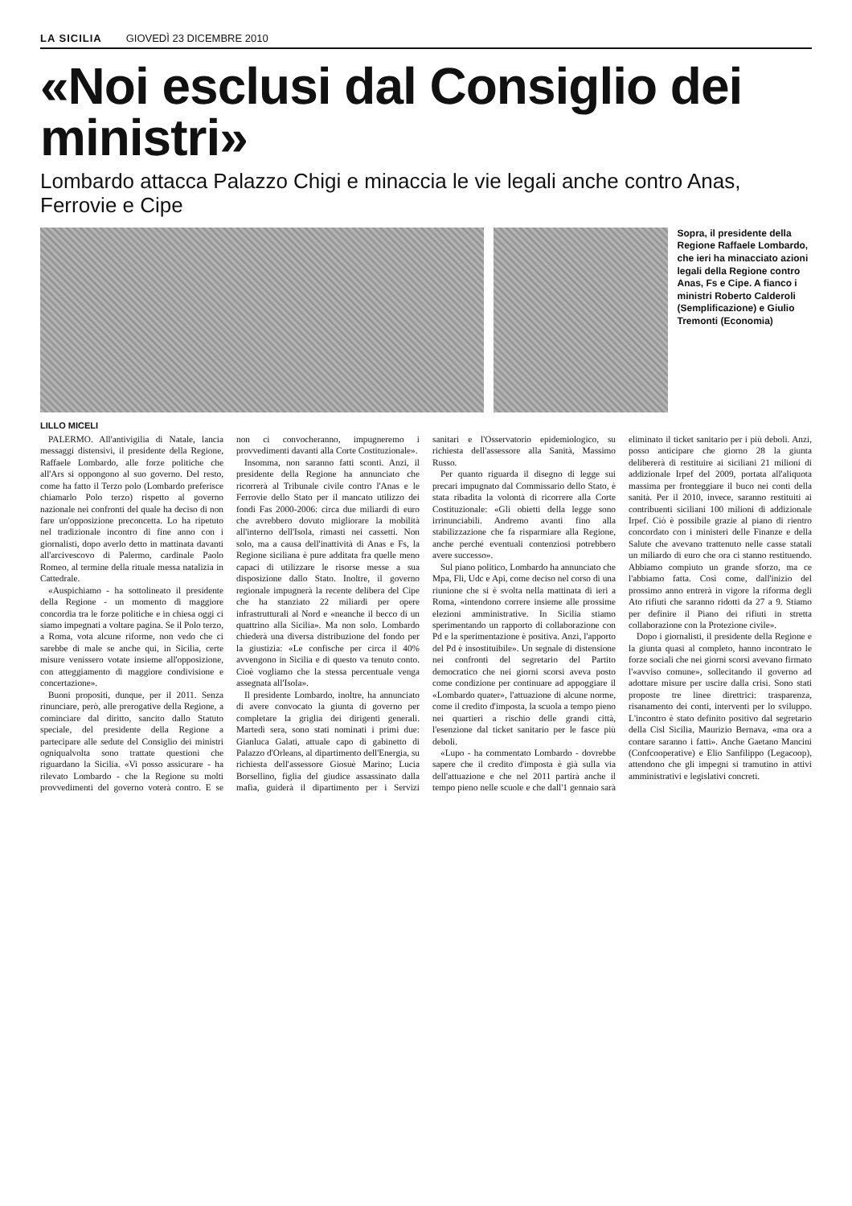LA SICILIA GIOVEDÌ 23 DICEMBRE 2010
«Noi esclusi dal Consiglio dei ministri»
Lombardo attacca Palazzo Chigi e minaccia le vie legali anche contro Anas, Ferrovie e Cipe
Sopra, il presidente della Regione Raffaele Lombardo, che ieri ha minacciato azioni legali della Regione contro Anas, Fs e Cipe. A fianco i ministri Roberto Calderoli (Semplificazione) e Giulio Tremonti (Economia)
LILLO MICELI
PALERMO. All'antivigilia di Natale, lancia messaggi distensivi, il presidente della Regione, Raffaele Lombardo, alle forze politiche che all'Ars si oppongono al suo governo. Del resto, come ha fatto il Terzo polo (Lombardo preferisce chiamarlo Polo terzo) rispetto al governo nazionale nei confronti del quale ha deciso di non fare un'opposizione preconcetta. Lo ha ripetuto nel tradizionale incontro di fine anno con i giornalisti, dopo averlo detto in mattinata davanti all'arcivescovo di Palermo, cardinale Paolo Romeo, al termine della rituale messa natalizia in Cattedrale.
«Auspichiamo - ha sottolineato il presidente della Regione - un momento di maggiore concordia tra le forze politiche e in chiesa oggi ci siamo impegnati a voltare pagina. Se il Polo terzo, a Roma, vota alcune riforme, non vedo che ci sarebbe di male se anche qui, in Sicilia, certe misure venissero votate insieme all'opposizione, con atteggiamento di maggiore condivisione e concertazione».
Buoni propositi, dunque, per il 2011. Senza rinunciare, però, alle prerogative della Regione, a cominciare dal diritto, sancito dallo Statuto speciale, del presidente della Regione a partecipare alle sedute del Consiglio dei ministri ogniqualvolta sono trattate questioni che riguardano la Sicilia. «Vi posso assicurare - ha rilevato Lombardo - che la Regione su molti provvedimenti del governo voterà contro. E se non ci convocheranno, impugneremo i provvedimenti davanti alla Corte Costituzionale».
Insomma, non saranno fatti sconti. Anzi, il presidente della Regione ha annunciato che ricorrerà al Tribunale civile contro l'Anas e le Ferrovie dello Stato per il mancato utilizzo dei fondi Fas 2000-2006: circa due miliardi di euro che avrebbero dovuto migliorare la mobilità all'interno dell'Isola, rimasti nei cassetti. Non solo, ma a causa dell'inattività di Anas e Fs, la Regione siciliana è pure additata fra quelle meno capaci di utilizzare le risorse messe a sua disposizione dallo Stato. Inoltre, il governo regionale impugnerà la recente delibera del Cipe che ha stanziato 22 miliardi per opere infrastrutturali al Nord e «neanche il becco di un quattrino alla Sicilia». Ma non solo. Lombardo chiederà una diversa distribuzione del fondo per la giustizia: «Le confische per circa il 40% avvengono in Sicilia e di questo va tenuto conto. Cioè vogliamo che la stessa percentuale venga assegnata all'Isola».
Il presidente Lombardo, inoltre, ha annunciato di avere convocato la giunta di governo per completare la griglia dei dirigenti generali. Martedì sera, sono stati nominati i primi due: Gianluca Galati, attuale capo di gabinetto di Palazzo d'Orleans, al dipartimento dell'Energia, su richiesta dell'assessore Giosuè Marino; Lucia Borsellino, figlia del giudice assassinato dalla mafia, guiderà il dipartimento per i Servizi sanitari e l'Osservatorio epidemiologico, su richiesta dell'assessore alla Sanità, Massimo Russo.
Per quanto riguarda il disegno di legge sui precari impugnato dal Commissario dello Stato, è stata ribadita la volontà di ricorrere alla Corte Costituzionale: «Gli obietti della legge sono irrinunciabili. Andremo avanti fino alla stabilizzazione che fa risparmiare alla Regione, anche perché eventuali contenziosi potrebbero avere successo».
Sul piano politico, Lombardo ha annunciato che Mpa, Fli, Udc e Api, come deciso nel corso di una riunione che si è svolta nella mattinata di ieri a Roma, «intendono correre insieme alle prossime elezioni amministrative. In Sicilia stiamo sperimentando un rapporto di collaborazione con Pd e la sperimentazione è positiva. Anzi, l'apporto del Pd è insostituibile». Un segnale di distensione nei confronti del segretario del Partito democratico che nei giorni scorsi aveva posto come condizione per continuare ad appoggiare il «Lombardo quater», l'attuazione di alcune norme, come il credito d'imposta, la scuola a tempo pieno nei quartieri a rischio delle grandi città, l'esenzione dal ticket sanitario per le fasce più deboli.
«Lupo - ha commentato Lombardo - dovrebbe sapere che il credito d'imposta è già sulla via dell'attuazione e che nel 2011 partirà anche il tempo pieno nelle scuole e che dall'1 gennaio sarà eliminato il ticket sanitario per i più deboli. Anzi, posso anticipare che giorno 28 la giunta delibererà di restituire ai siciliani 21 milioni di addizionale Irpef del 2009, portata all'aliquota massima per fronteggiare il buco nei conti della sanità. Per il 2010, invece, saranno restituiti ai contribuenti siciliani 100 milioni di addizionale Irpef. Ciò è possibile grazie al piano di rientro concordato con i ministeri delle Finanze e della Salute che avevano trattenuto nelle casse statali un miliardo di euro che ora ci stanno restituendo. Abbiamo compiuto un grande sforzo, ma ce l'abbiamo fatta. Così come, dall'inizio del prossimo anno entrerà in vigore la riforma degli Ato rifiuti che saranno ridotti da 27 a 9. Stiamo per definire il Piano dei rifiuti in stretta collaborazione con la Protezione civile».
Dopo i giornalisti, il presidente della Regione e la giunta quasi al completo, hanno incontrato le forze sociali che nei giorni scorsi avevano firmato l'«avviso comune», sollecitando il governo ad adottare misure per uscire dalla crisi. Sono stati proposte tre linee direttrici: trasparenza, risanamento dei conti, interventi per lo sviluppo. L'incontro è stato definito positivo dal segretario della Cisl Sicilia, Maurizio Bernava, «ma ora a contare saranno i fatti». Anche Gaetano Mancini (Confcooperative) e Elio Sanfilippo (Legacoop), attendono che gli impegni si tramutino in attivi amministrativi e legislativi concreti.